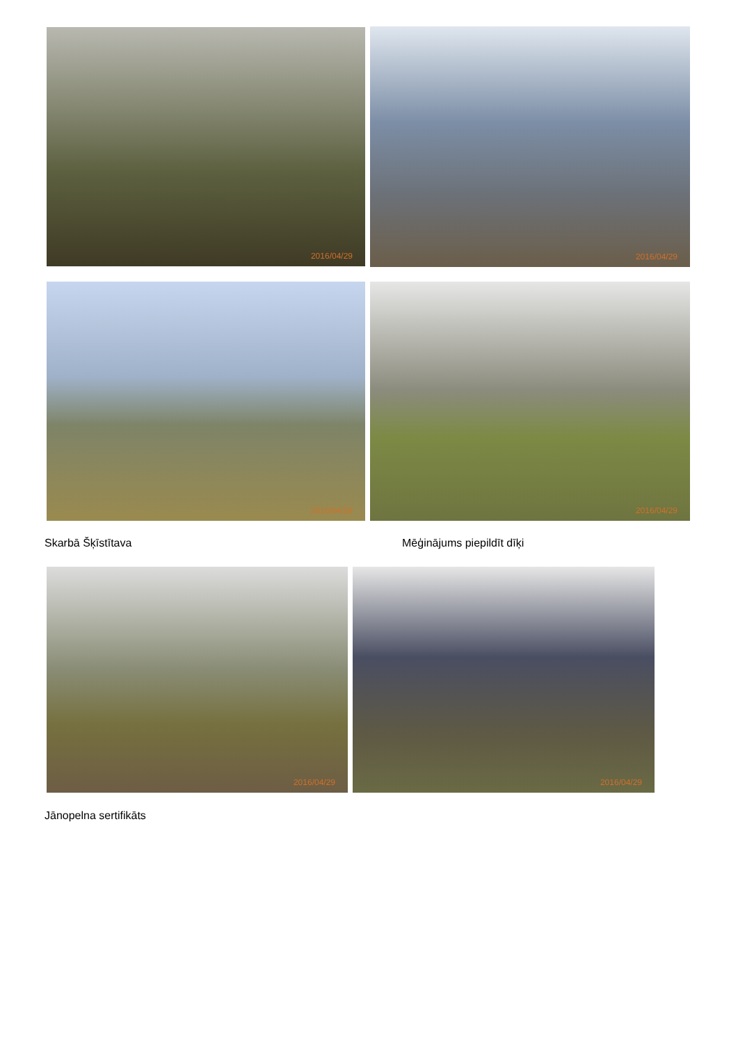2016/04/29
2016/04/29
2016/04/29
2016/04/29
Skarbā Šķīstītava Mēģinājums piepildīt dīķi
2016/04/29
2016/04/29
Jānopelna sertifikāts